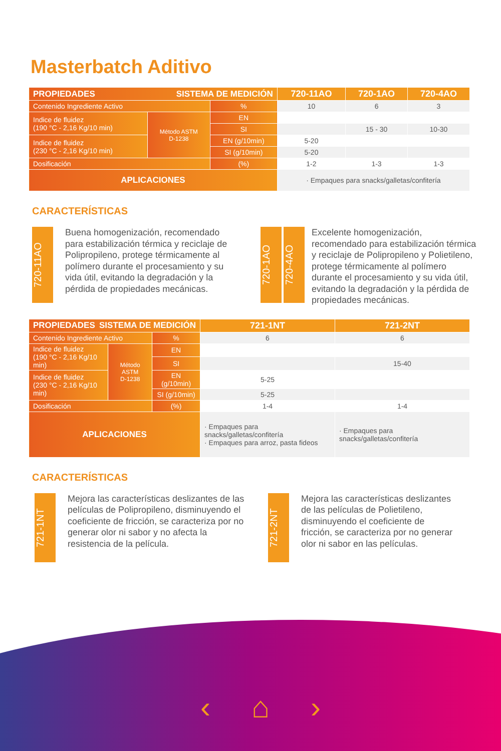Masterbatch Aditivo
| PROPIEDADES SISTEMA DE MEDICIÓN | | | 720-11AO | 720-1AO | 720-4AO |
| --- | --- | --- | --- | --- | --- |
| Contenido Ingrediente Activo | | % | 10 | 6 | 3 |
| Indice de fluidez (190 °C - 2,16 Kg/10 min) | Método ASTM D-1238 | EN | | | |
| | | SI | | 15 - 30 | 10-30 |
| Indice de fluidez (230 °C - 2,16 Kg/10 min) | | EN (g/10min) | 5-20 | | |
| | | SI (g/10min) | 5-20 | | |
| Dosificación | | (%) | 1-2 | 1-3 | 1-3 |
| APLICACIONES | | | · Empaques para snacks/galletas/confitería | | |
CARACTERÍSTICAS
720-11AO
Buena homogenización, recomendado para estabilización térmica y reciclaje de Polipropileno, protege térmicamente al polímero durante el procesamiento y su vida útil, evitando la degradación y la pérdida de propiedades mecánicas.
720-1AO
720-4AO
Excelente homogenización, recomendado para estabilización térmica y reciclaje de Polipropileno y Polietileno, protege térmicamente al polímero durante el procesamiento y su vida útil, evitando la degradación y la pérdida de propiedades mecánicas.
| PROPIEDADES SISTEMA DE MEDICIÓN | | | 721-1NT | 721-2NT |
| --- | --- | --- | --- | --- |
| Contenido Ingrediente Activo | | % | 6 | 6 |
| Indice de fluidez (190 °C - 2,16 Kg/10 min) | Método ASTM D-1238 | EN | | |
| | | SI | | 15-40 |
| Indice de fluidez (230 °C - 2,16 Kg/10 min) | | EN (g/10min) | 5-25 | |
| | | SI (g/10min) | 5-25 | |
| Dosificación | | (%) | 1-4 | 1-4 |
| APLICACIONES | | | · Empaques para snacks/galletas/confitería · Empaques para arroz, pasta fideos | · Empaques para snacks/galletas/confitería |
CARACTERÍSTICAS
721-1NT
Mejora las características deslizantes de las películas de Polipropileno, disminuyendo el coeficiente de fricción, se caracteriza por no generar olor ni sabor y no afecta la resistencia de la película.
721-2NT
Mejora las características deslizantes de las películas de Polietileno, disminuyendo el coeficiente de fricción, se caracteriza por no generar olor ni sabor en las películas.
‹ ⌂ ›